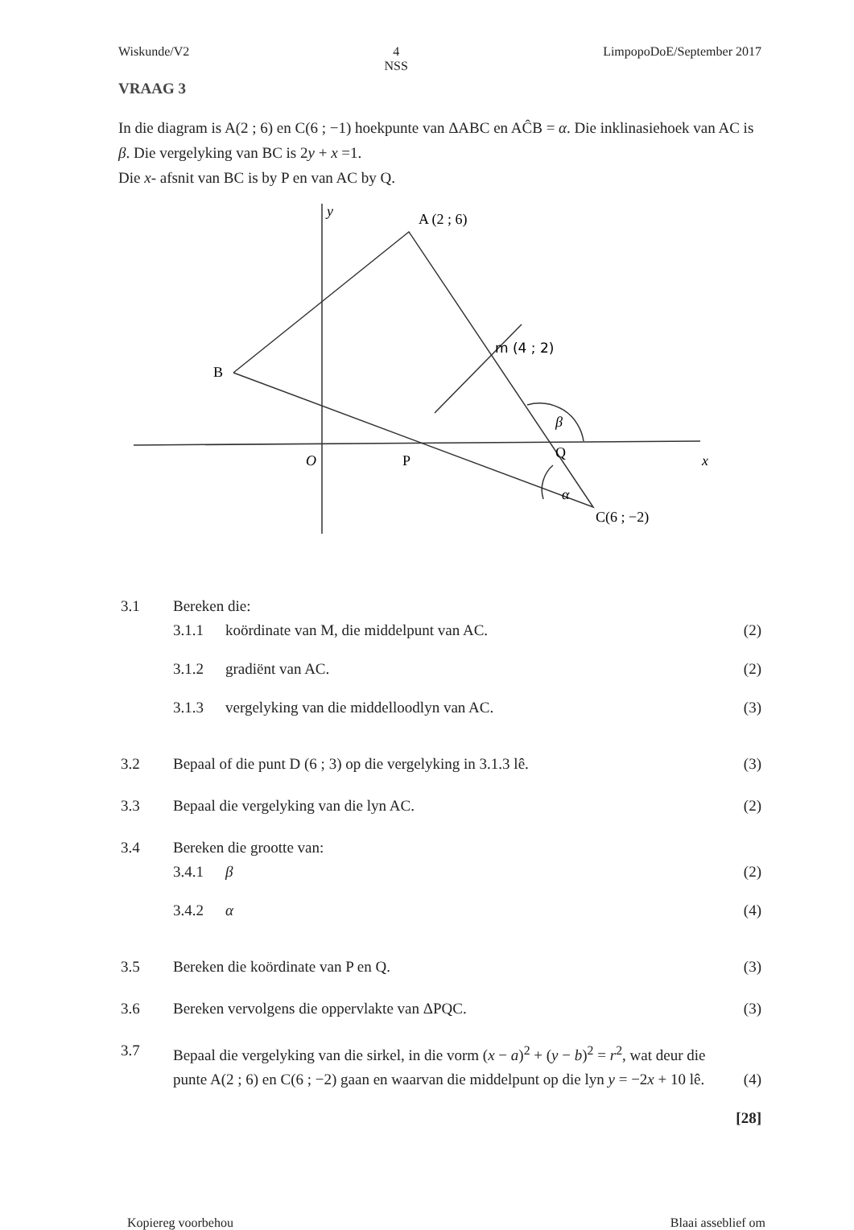Wiskunde/V2 4
NSS LimpopoDoE/September 2017
VRAAG 3
In die diagram is A(2 ; 6) en C(6 ; −1) hoekpunte van ΔABC en AĈB = α. Die inklinasiehoek van AC is β. Die vergelyking van BC is 2y + x =1.
Die x- afsnit van BC is by P en van AC by Q.
y
A (2 ; 6)
B
O
P
Q
x
β
α
C(6 ; −2)
m (4 ; 2)
3.1 Bereken die:
3.1.1 koördinate van M, die middelpunt van AC. (2)
3.1.2 gradiënt van AC. (2)
3.1.3 vergelyking van die middelloodlyn van AC. (3)
3.2 Bepaal of die punt D (6 ; 3) op die vergelyking in 3.1.3 lê. (3)
3.3 Bepaal die vergelyking van die lyn AC. (2)
3.4 Bereken die grootte van:
3.4.1 β (2)
3.4.2 α (4)
3.5 Bereken die koördinate van P en Q. (3)
3.6 Bereken vervolgens die oppervlakte van ΔPQC. (3)
3.7 Bepaal die vergelyking van die sirkel, in die vorm (x − a)<sup>2</sup> + (y − b)<sup>2</sup> = r<sup>2</sup>, wat deur die punte A(2 ; 6) en C(6 ; −2) gaan en waarvan die middelpunt op die lyn y = −2x + 10 lê. (4)
[28]
Kopiereg voorbehou Blaai asseblief om